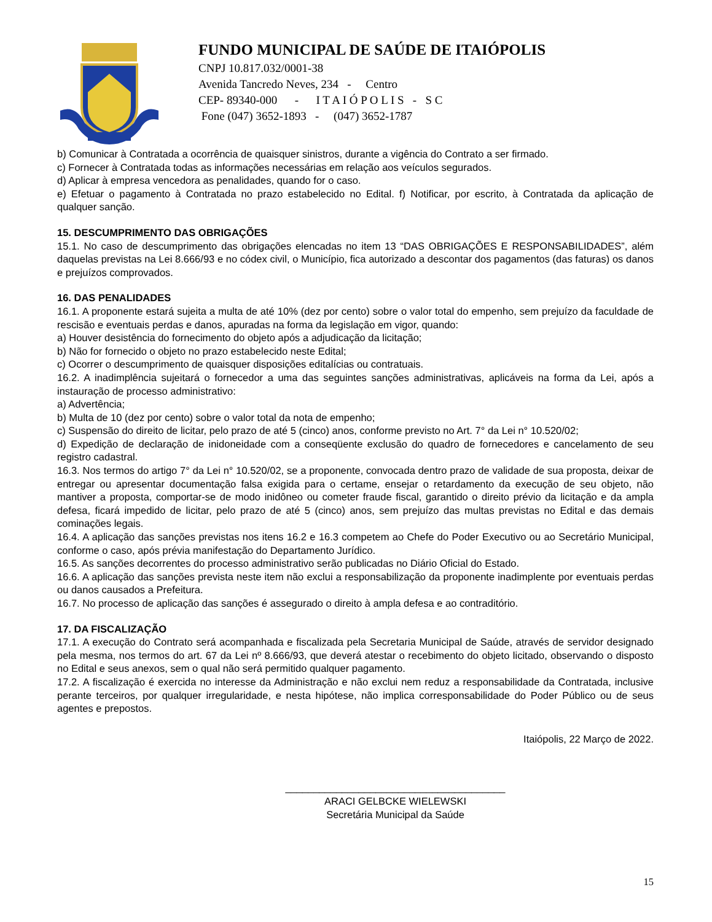FUNDO MUNICIPAL DE SAÚDE DE ITAIÓPOLIS
CNPJ 10.817.032/0001-38
Avenida Tancredo Neves, 234 - Centro
CEP- 89340-000 - I T A I Ó P O L I S - S C
Fone (047) 3652-1893 - (047) 3652-1787
b) Comunicar à Contratada a ocorrência de quaisquer sinistros, durante a vigência do Contrato a ser firmado.
c) Fornecer à Contratada todas as informações necessárias em relação aos veículos segurados.
d) Aplicar à empresa vencedora as penalidades, quando for o caso.
e) Efetuar o pagamento à Contratada no prazo estabelecido no Edital. f) Notificar, por escrito, à Contratada da aplicação de qualquer sanção.
15. DESCUMPRIMENTO DAS OBRIGAÇÕES
15.1. No caso de descumprimento das obrigações elencadas no item 13 “DAS OBRIGAÇÕES E RESPONSABILIDADES”, além daquelas previstas na Lei 8.666/93 e no códex civil, o Município, fica autorizado a descontar dos pagamentos (das faturas) os danos e prejuízos comprovados.
16. DAS PENALIDADES
16.1. A proponente estará sujeita a multa de até 10% (dez por cento) sobre o valor total do empenho, sem prejuízo da faculdade de rescisão e eventuais perdas e danos, apuradas na forma da legislação em vigor, quando:
a) Houver desistência do fornecimento do objeto após a adjudicação da licitação;
b) Não for fornecido o objeto no prazo estabelecido neste Edital;
c) Ocorrer o descumprimento de quaisquer disposições editalícias ou contratuais.
16.2. A inadimplência sujeitará o fornecedor a uma das seguintes sanções administrativas, aplicáveis na forma da Lei, após a instauração de processo administrativo:
a) Advertência;
b) Multa de 10 (dez por cento) sobre o valor total da nota de empenho;
c) Suspensão do direito de licitar, pelo prazo de até 5 (cinco) anos, conforme previsto no Art. 7° da Lei n° 10.520/02;
d) Expedição de declaração de inidoneidade com a conseqüente exclusão do quadro de fornecedores e cancelamento de seu registro cadastral.
16.3. Nos termos do artigo 7° da Lei n° 10.520/02, se a proponente, convocada dentro prazo de validade de sua proposta, deixar de entregar ou apresentar documentação falsa exigida para o certame, ensejar o retardamento da execução de seu objeto, não mantiver a proposta, comportar-se de modo inidôneo ou cometer fraude fiscal, garantido o direito prévio da licitação e da ampla defesa, ficará impedido de licitar, pelo prazo de até 5 (cinco) anos, sem prejuízo das multas previstas no Edital e das demais cominações legais.
16.4. A aplicação das sanções previstas nos itens 16.2 e 16.3 competem ao Chefe do Poder Executivo ou ao Secretário Municipal, conforme o caso, após prévia manifestação do Departamento Jurídico.
16.5. As sanções decorrentes do processo administrativo serão publicadas no Diário Oficial do Estado.
16.6. A aplicação das sanções prevista neste item não exclui a responsabilização da proponente inadimplente por eventuais perdas ou danos causados a Prefeitura.
16.7. No processo de aplicação das sanções é assegurado o direito à ampla defesa e ao contraditório.
17. DA FISCALIZAÇÃO
17.1. A execução do Contrato será acompanhada e fiscalizada pela Secretaria Municipal de Saúde, através de servidor designado pela mesma, nos termos do art. 67 da Lei nº 8.666/93, que deverá atestar o recebimento do objeto licitado, observando o disposto no Edital e seus anexos, sem o qual não será permitido qualquer pagamento.
17.2. A fiscalização é exercida no interesse da Administração e não exclui nem reduz a responsabilidade da Contratada, inclusive perante terceiros, por qualquer irregularidade, e nesta hipótese, não implica corresponsabilidade do Poder Público ou de seus agentes e prepostos.
Itaiópolis, 22 Março de 2022.
_______________________________________
ARACI GELBCKE WIELEWSKI
Secretária Municipal da Saúde
15